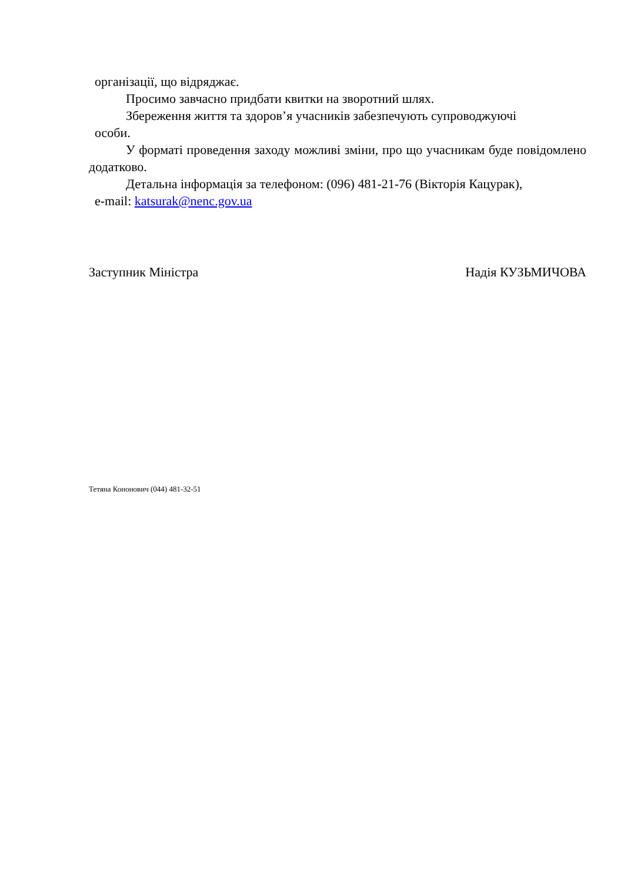організації, що відряджає.
Просимо завчасно придбати квитки на зворотний шлях.
Збереження життя та здоров’я учасників забезпечують супроводжуючі
особи.
У форматі проведення заходу можливі зміни, про що учасникам буде повідомлено додатково.
Детальна інформація за телефоном: (096) 481-21-76 (Вікторія Кацурак),
e-mail: katsurak@nenc.gov.ua
Заступник Міністра Надія КУЗЬМИЧОВА
Тетяна Кононович (044) 481-32-51